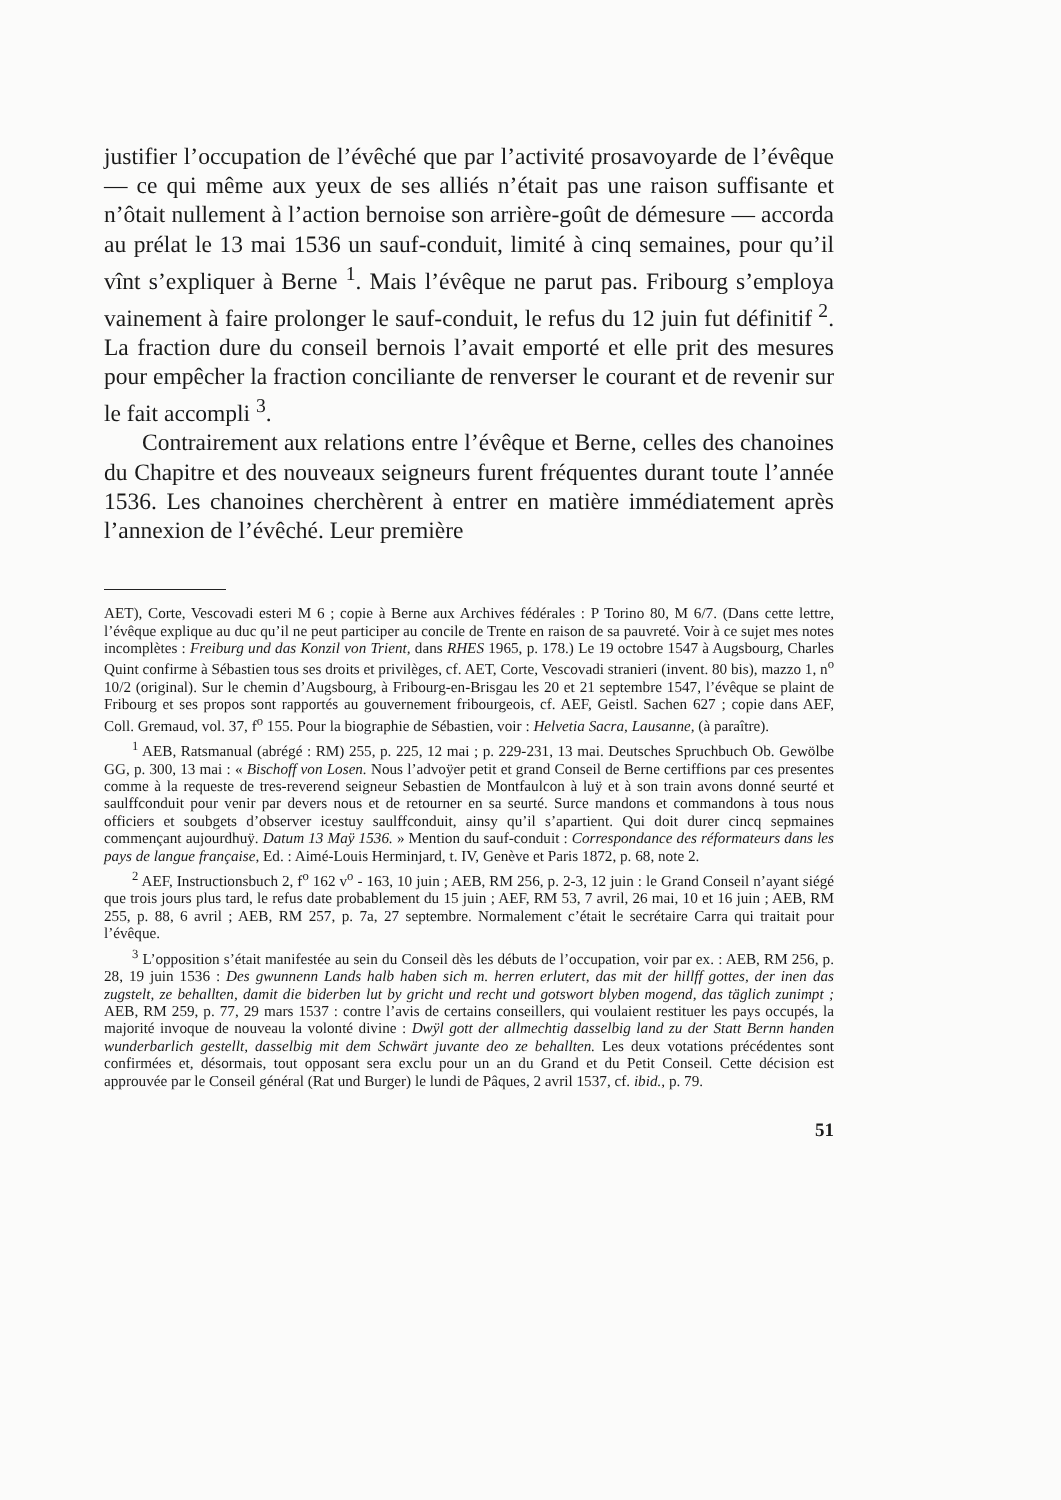justifier l’occupation de l’évêché que par l’activité prosavoyarde de l’évêque — ce qui même aux yeux de ses alliés n’était pas une raison suffisante et n’ôtait nullement à l’action bernoise son arrière-goût de démesure — accorda au prélat le 13 mai 1536 un sauf-conduit, limité à cinq semaines, pour qu’il vînt s’expliquer à Berne <sup>1</sup>. Mais l’évêque ne parut pas. Fribourg s’employa vainement à faire prolonger le sauf-conduit, le refus du 12 juin fut définitif <sup>2</sup>. La fraction dure du conseil bernois l’avait emporté et elle prit des mesures pour empêcher la fraction conciliante de renverser le courant et de revenir sur le fait accompli <sup>3</sup>.
Contrairement aux relations entre l’évêque et Berne, celles des chanoines du Chapitre et des nouveaux seigneurs furent fréquentes durant toute l’année 1536. Les chanoines cherchèrent à entrer en matière immédiatement après l’annexion de l’évêché. Leur première
AET), Corte, Vescovadi esteri M 6 ; copie à Berne aux Archives fédérales : P Torino 80, M 6/7. (Dans cette lettre, l’évêque explique au duc qu’il ne peut participer au concile de Trente en raison de sa pauvreté. Voir à ce sujet mes notes incomplètes : Freiburg und das Konzil von Trient, dans RHES 1965, p. 178.) Le 19 octobre 1547 à Augsbourg, Charles Quint confirme à Sébastien tous ses droits et privilèges, cf. AET, Corte, Vescovadi stranieri (invent. 80 bis), mazzo 1, n<sup>o</sup> 10/2 (original). Sur le chemin d’Augsbourg, à Fribourg-en-Brisgau les 20 et 21 septembre 1547, l’évêque se plaint de Fribourg et ses propos sont rapportés au gouvernement fribourgeois, cf. AEF, Geistl. Sachen 627 ; copie dans AEF, Coll. Gremaud, vol. 37, f<sup>o</sup> 155. Pour la biographie de Sébastien, voir : Helvetia Sacra, Lausanne, (à paraître).
<sup>1</sup> AEB, Ratsmanual (abrégé : RM) 255, p. 225, 12 mai ; p. 229-231, 13 mai. Deutsches Spruchbuch Ob. Gewölbe GG, p. 300, 13 mai : « Bischoff von Losen. Nous l’advoÿer petit et grand Conseil de Berne certiffions par ces presentes comme à la requeste de tres-reverend seigneur Sebastien de Montfaulcon à luÿ et à son train avons donné seurté et saulffconduit pour venir par devers nous et de retourner en sa seurté. Surce mandons et commandons à tous nous officiers et soubgets d’observer icestuy saulffconduit, ainsy qu’il s’apartient. Qui doit durer cincq sepmaines commençant aujourdhuÿ. Datum 13 Maÿ 1536. » Mention du sauf-conduit : Correspondance des réformateurs dans les pays de langue française, Ed. : Aimé-Louis Herminjard, t. IV, Genève et Paris 1872, p. 68, note 2.
<sup>2</sup> AEF, Instructionsbuch 2, f<sup>o</sup> 162 v<sup>o</sup> - 163, 10 juin ; AEB, RM 256, p. 2-3, 12 juin : le Grand Conseil n’ayant siégé que trois jours plus tard, le refus date probablement du 15 juin ; AEF, RM 53, 7 avril, 26 mai, 10 et 16 juin ; AEB, RM 255, p. 88, 6 avril ; AEB, RM 257, p. 7a, 27 septembre. Normalement c’était le secrétaire Carra qui traitait pour l’évêque.
<sup>3</sup> L’opposition s’était manifestée au sein du Conseil dès les débuts de l’occupation, voir par ex. : AEB, RM 256, p. 28, 19 juin 1536 : Des gwunnenn Lands halb haben sich m. herren erlutert, das mit der hillff gottes, der inen das zugstelt, ze behallten, damit die biderben lut by gricht und recht und gotswort blyben mogend, das täglich zunimpt ; AEB, RM 259, p. 77, 29 mars 1537 : contre l’avis de certains conseillers, qui voulaient restituer les pays occupés, la majorité invoque de nouveau la volonté divine : Dwÿl gott der allmechtig dasselbig land zu der Statt Bernn handen wunderbarlich gestellt, dasselbig mit dem Schwärt juvante deo ze behallten. Les deux votations précédentes sont confirmées et, désormais, tout opposant sera exclu pour un an du Grand et du Petit Conseil. Cette décision est approuvée par le Conseil général (Rat und Burger) le lundi de Pâques, 2 avril 1537, cf. ibid., p. 79.
51